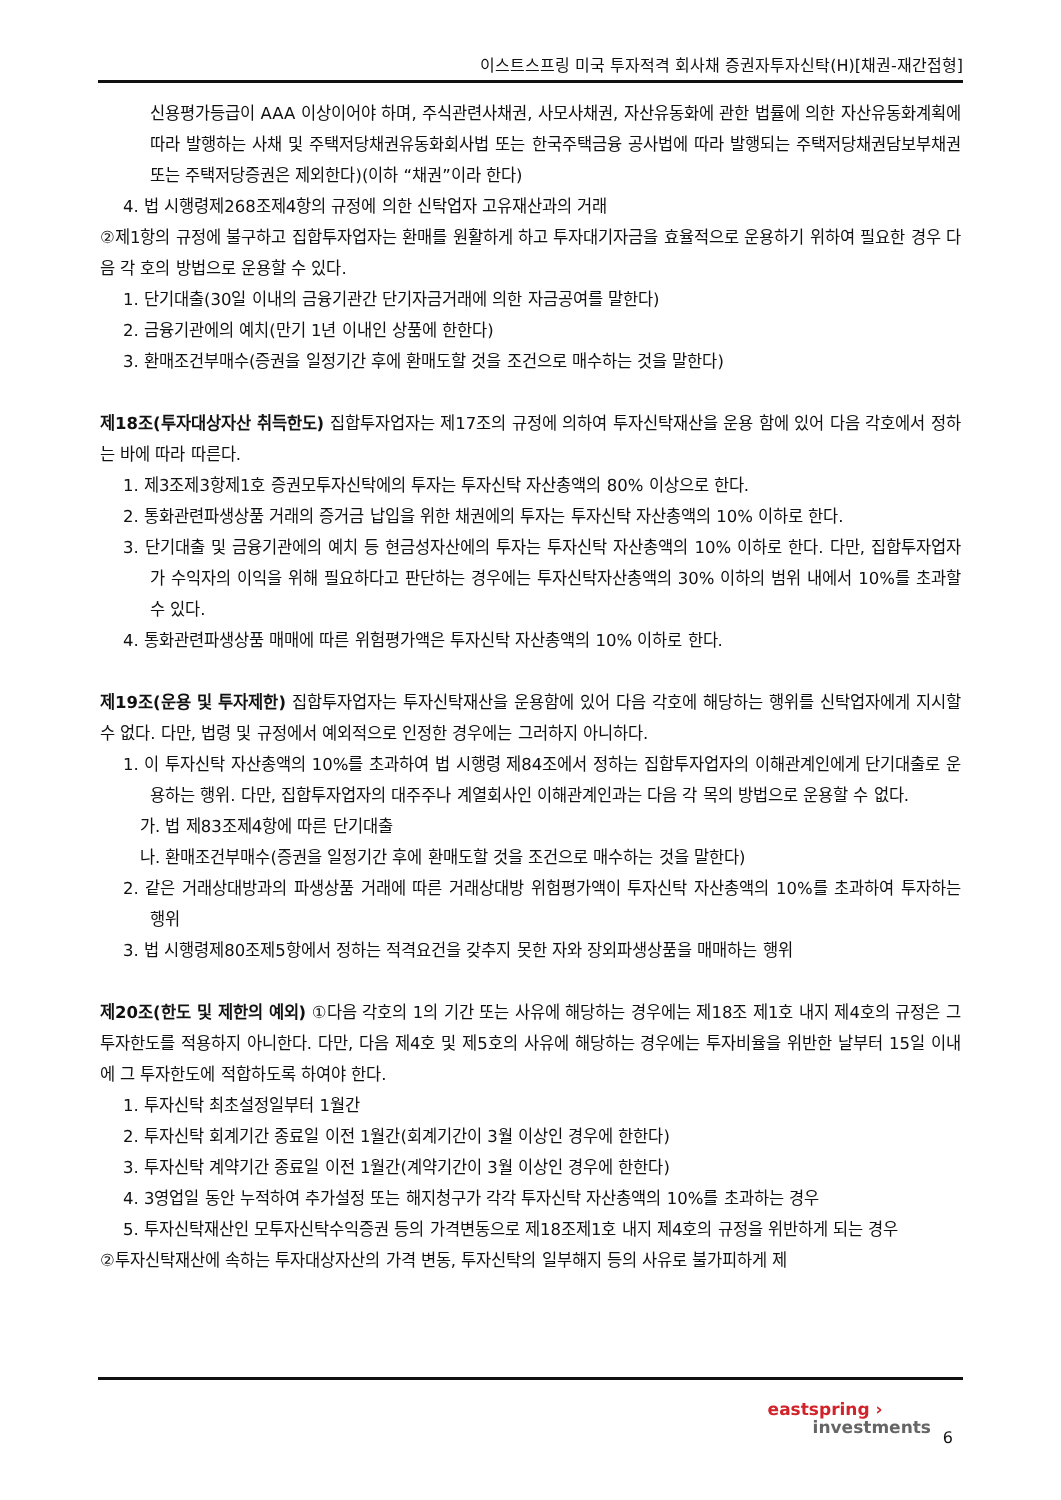이스트스프링 미국 투자적격 회사채 증권자투자신탁(H)[채권-재간접형]
신용평가등급이 AAA 이상이어야 하며, 주식관련사채권, 사모사채권, 자산유동화에 관한 법률에 의한 자산유동화계획에 따라 발행하는 사채 및 주택저당채권유동화회사법 또는 한국주택금융 공사법에 따라 발행되는 주택저당채권담보부채권 또는 주택저당증권은 제외한다)(이하 “채권”이라 한다)
4. 법 시행령제268조제4항의 규정에 의한 신탁업자 고유재산과의 거래
②제1항의 규정에 불구하고 집합투자업자는 환매를 원활하게 하고 투자대기자금을 효율적으로 운용하기 위하여 필요한 경우 다음 각 호의 방법으로 운용할 수 있다.
1. 단기대출(30일 이내의 금융기관간 단기자금거래에 의한 자금공여를 말한다)
2. 금융기관에의 예치(만기 1년 이내인 상품에 한한다)
3. 환매조건부매수(증권을 일정기간 후에 환매도할 것을 조건으로 매수하는 것을 말한다)
제18조(투자대상자산 취득한도) 집합투자업자는 제17조의 규정에 의하여 투자신탁재산을 운용 함에 있어 다음 각호에서 정하는 바에 따라 따른다.
1. 제3조제3항제1호 증권모투자신탁에의 투자는 투자신탁 자산총액의 80% 이상으로 한다.
2. 통화관련파생상품 거래의 증거금 납입을 위한 채권에의 투자는 투자신탁 자산총액의 10% 이하로 한다.
3. 단기대출 및 금융기관에의 예치 등 현금성자산에의 투자는 투자신탁 자산총액의 10% 이하로 한다. 다만, 집합투자업자가 수익자의 이익을 위해 필요하다고 판단하는 경우에는 투자신탁자산총액의 30% 이하의 범위 내에서 10%를 초과할 수 있다.
4. 통화관련파생상품 매매에 따른 위험평가액은 투자신탁 자산총액의 10% 이하로 한다.
제19조(운용 및 투자제한) 집합투자업자는 투자신탁재산을 운용함에 있어 다음 각호에 해당하는 행위를 신탁업자에게 지시할 수 없다. 다만, 법령 및 규정에서 예외적으로 인정한 경우에는 그러하지 아니하다.
1. 이 투자신탁 자산총액의 10%를 초과하여 법 시행령 제84조에서 정하는 집합투자업자의 이해관계인에게 단기대출로 운용하는 행위. 다만, 집합투자업자의 대주주나 계열회사인 이해관계인과는 다음 각 목의 방법으로 운용할 수 없다.
가. 법 제83조제4항에 따른 단기대출
나. 환매조건부매수(증권을 일정기간 후에 환매도할 것을 조건으로 매수하는 것을 말한다)
2. 같은 거래상대방과의 파생상품 거래에 따른 거래상대방 위험평가액이 투자신탁 자산총액의 10%를 초과하여 투자하는 행위
3. 법 시행령제80조제5항에서 정하는 적격요건을 갖추지 못한 자와 장외파생상품을 매매하는 행위
제20조(한도 및 제한의 예외) ①다음 각호의 1의 기간 또는 사유에 해당하는 경우에는 제18조 제1호 내지 제4호의 규정은 그 투자한도를 적용하지 아니한다. 다만, 다음 제4호 및 제5호의 사유에 해당하는 경우에는 투자비율을 위반한 날부터 15일 이내에 그 투자한도에 적합하도록 하여야 한다.
1. 투자신탁 최초설정일부터 1월간
2. 투자신탁 회계기간 종료일 이전 1월간(회계기간이 3월 이상인 경우에 한한다)
3. 투자신탁 계약기간 종료일 이전 1월간(계약기간이 3월 이상인 경우에 한한다)
4. 3영업일 동안 누적하여 추가설정 또는 해지청구가 각각 투자신탁 자산총액의 10%를 초과하는 경우
5. 투자신탁재산인 모투자신탁수익증권 등의 가격변동으로 제18조제1호 내지 제4호의 규정을 위반하게 되는 경우
②투자신탁재산에 속하는 투자대상자산의 가격 변동, 투자신탁의 일부해지 등의 사유로 불가피하게 제
eastspring ›
investments
6